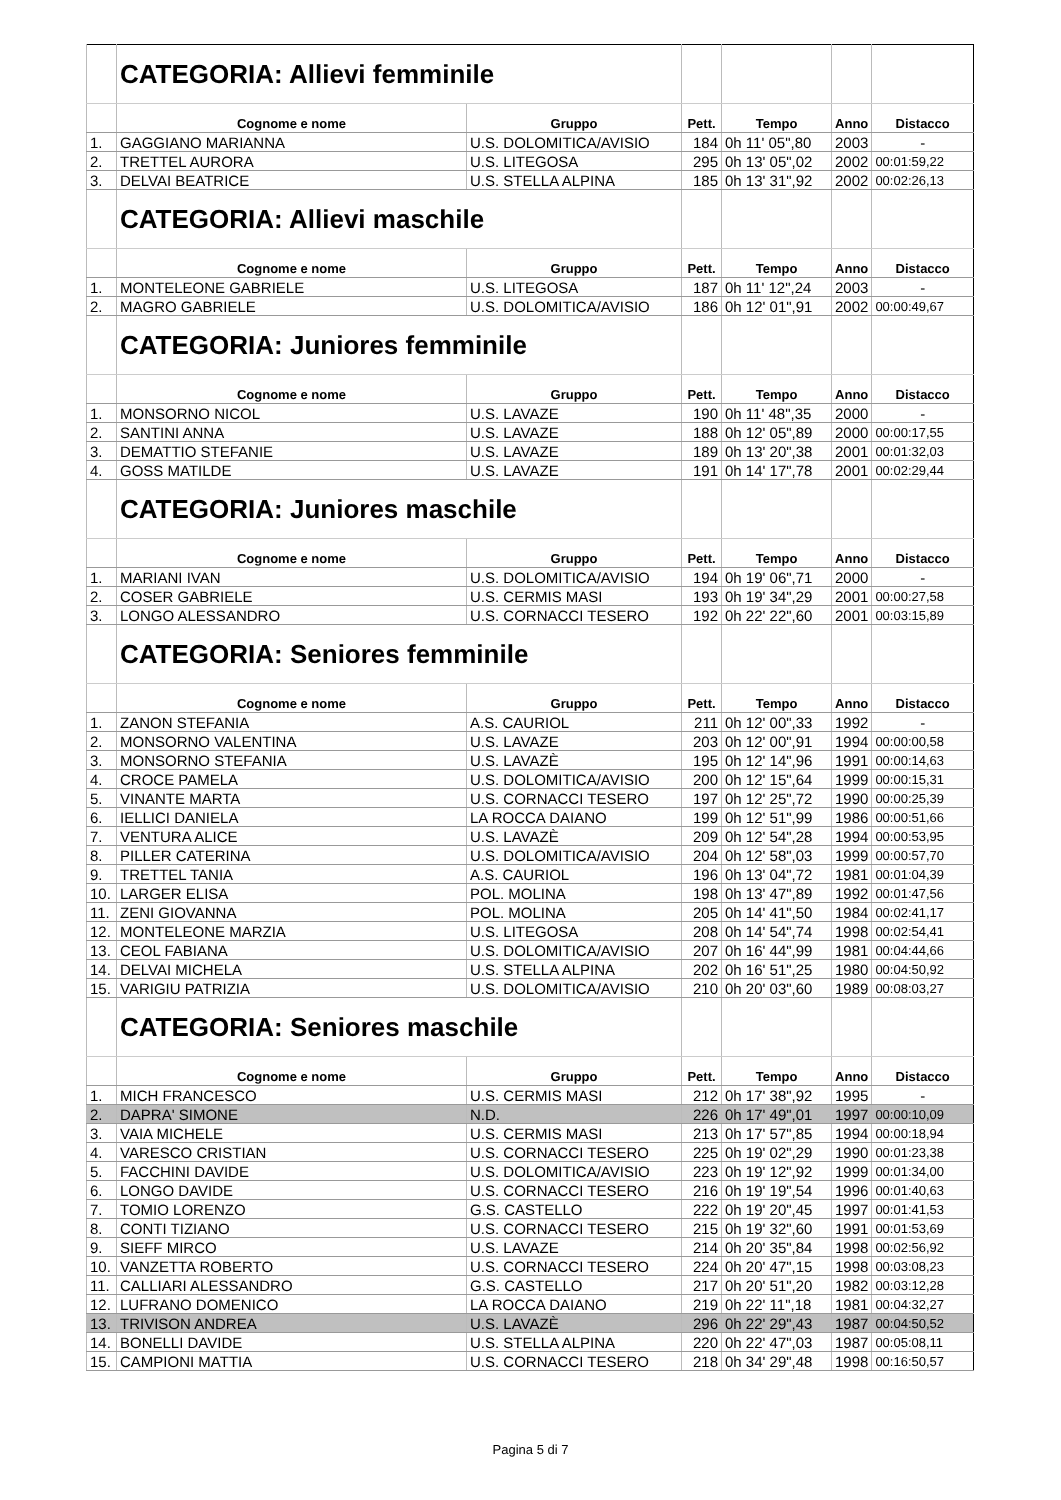| | CATEGORIA: Allievi femminile | | | | | |
| | Cognome e nome | Gruppo | Pett. | Tempo | Anno | Distacco |
| 1. | GAGGIANO MARIANNA | U.S. DOLOMITICA/AVISIO | 184 | 0h 11' 05",80 | 2003 | - |
| 2. | TRETTEL AURORA | U.S. LITEGOSA | 295 | 0h 13' 05",02 | 2002 | 00:01:59,22 |
| 3. | DELVAI BEATRICE | U.S. STELLA ALPINA | 185 | 0h 13' 31",92 | 2002 | 00:02:26,13 |
| | CATEGORIA: Allievi maschile | | | | | |
| | Cognome e nome | Gruppo | Pett. | Tempo | Anno | Distacco |
| 1. | MONTELEONE GABRIELE | U.S. LITEGOSA | 187 | 0h 11' 12",24 | 2003 | - |
| 2. | MAGRO GABRIELE | U.S. DOLOMITICA/AVISIO | 186 | 0h 12' 01",91 | 2002 | 00:00:49,67 |
| | CATEGORIA: Juniores femminile | | | | | |
| | Cognome e nome | Gruppo | Pett. | Tempo | Anno | Distacco |
| 1. | MONSORNO NICOL | U.S. LAVAZE | 190 | 0h 11' 48",35 | 2000 | - |
| 2. | SANTINI ANNA | U.S. LAVAZE | 188 | 0h 12' 05",89 | 2000 | 00:00:17,55 |
| 3. | DEMATTIO STEFANIE | U.S. LAVAZE | 189 | 0h 13' 20",38 | 2001 | 00:01:32,03 |
| 4. | GOSS MATILDE | U.S. LAVAZE | 191 | 0h 14' 17",78 | 2001 | 00:02:29,44 |
| | CATEGORIA: Juniores maschile | | | | | |
| | Cognome e nome | Gruppo | Pett. | Tempo | Anno | Distacco |
| 1. | MARIANI IVAN | U.S. DOLOMITICA/AVISIO | 194 | 0h 19' 06",71 | 2000 | - |
| 2. | COSER GABRIELE | U.S. CERMIS MASI | 193 | 0h 19' 34",29 | 2001 | 00:00:27,58 |
| 3. | LONGO ALESSANDRO | U.S. CORNACCI TESERO | 192 | 0h 22' 22",60 | 2001 | 00:03:15,89 |
| | CATEGORIA: Seniores femminile | | | | | |
| | Cognome e nome | Gruppo | Pett. | Tempo | Anno | Distacco |
| 1. | ZANON STEFANIA | A.S. CAURIOL | 211 | 0h 12' 00",33 | 1992 | - |
| 2. | MONSORNO VALENTINA | U.S. LAVAZE | 203 | 0h 12' 00",91 | 1994 | 00:00:00,58 |
| 3. | MONSORNO STEFANIA | U.S. LAVAZÈ | 195 | 0h 12' 14",96 | 1991 | 00:00:14,63 |
| 4. | CROCE PAMELA | U.S. DOLOMITICA/AVISIO | 200 | 0h 12' 15",64 | 1999 | 00:00:15,31 |
| 5. | VINANTE MARTA | U.S. CORNACCI TESERO | 197 | 0h 12' 25",72 | 1990 | 00:00:25,39 |
| 6. | IELLICI DANIELA | LA ROCCA DAIANO | 199 | 0h 12' 51",99 | 1986 | 00:00:51,66 |
| 7. | VENTURA ALICE | U.S. LAVAZÈ | 209 | 0h 12' 54",28 | 1994 | 00:00:53,95 |
| 8. | PILLER CATERINA | U.S. DOLOMITICA/AVISIO | 204 | 0h 12' 58",03 | 1999 | 00:00:57,70 |
| 9. | TRETTEL TANIA | A.S. CAURIOL | 196 | 0h 13' 04",72 | 1981 | 00:01:04,39 |
| 10. | LARGER ELISA | POL. MOLINA | 198 | 0h 13' 47",89 | 1992 | 00:01:47,56 |
| 11. | ZENI GIOVANNA | POL. MOLINA | 205 | 0h 14' 41",50 | 1984 | 00:02:41,17 |
| 12. | MONTELEONE MARZIA | U.S. LITEGOSA | 208 | 0h 14' 54",74 | 1998 | 00:02:54,41 |
| 13. | CEOL FABIANA | U.S. DOLOMITICA/AVISIO | 207 | 0h 16' 44",99 | 1981 | 00:04:44,66 |
| 14. | DELVAI MICHELA | U.S. STELLA ALPINA | 202 | 0h 16' 51",25 | 1980 | 00:04:50,92 |
| 15. | VARIGIU PATRIZIA | U.S. DOLOMITICA/AVISIO | 210 | 0h 20' 03",60 | 1989 | 00:08:03,27 |
| | CATEGORIA: Seniores maschile | | | | | |
| | Cognome e nome | Gruppo | Pett. | Tempo | Anno | Distacco |
| 1. | MICH FRANCESCO | U.S. CERMIS MASI | 212 | 0h 17' 38",92 | 1995 | - |
| 2. | DAPRA' SIMONE | N.D. | 226 | 0h 17' 49",01 | 1997 | 00:00:10,09 |
| 3. | VAIA MICHELE | U.S. CERMIS MASI | 213 | 0h 17' 57",85 | 1994 | 00:00:18,94 |
| 4. | VARESCO CRISTIAN | U.S. CORNACCI TESERO | 225 | 0h 19' 02",29 | 1990 | 00:01:23,38 |
| 5. | FACCHINI DAVIDE | U.S. DOLOMITICA/AVISIO | 223 | 0h 19' 12",92 | 1999 | 00:01:34,00 |
| 6. | LONGO DAVIDE | U.S. CORNACCI TESERO | 216 | 0h 19' 19",54 | 1996 | 00:01:40,63 |
| 7. | TOMIO LORENZO | G.S. CASTELLO | 222 | 0h 19' 20",45 | 1997 | 00:01:41,53 |
| 8. | CONTI TIZIANO | U.S. CORNACCI TESERO | 215 | 0h 19' 32",60 | 1991 | 00:01:53,69 |
| 9. | SIEFF MIRCO | U.S. LAVAZE | 214 | 0h 20' 35",84 | 1998 | 00:02:56,92 |
| 10. | VANZETTA ROBERTO | U.S. CORNACCI TESERO | 224 | 0h 20' 47",15 | 1998 | 00:03:08,23 |
| 11. | CALLIARI ALESSANDRO | G.S. CASTELLO | 217 | 0h 20' 51",20 | 1982 | 00:03:12,28 |
| 12. | LUFRANO DOMENICO | LA ROCCA DAIANO | 219 | 0h 22' 11",18 | 1981 | 00:04:32,27 |
| 13. | TRIVISON ANDREA | U.S. LAVAZÈ | 296 | 0h 22' 29",43 | 1987 | 00:04:50,52 |
| 14. | BONELLI DAVIDE | U.S. STELLA ALPINA | 220 | 0h 22' 47",03 | 1987 | 00:05:08,11 |
| 15. | CAMPIONI MATTIA | U.S. CORNACCI TESERO | 218 | 0h 34' 29",48 | 1998 | 00:16:50,57 |
Pagina 5 di 7